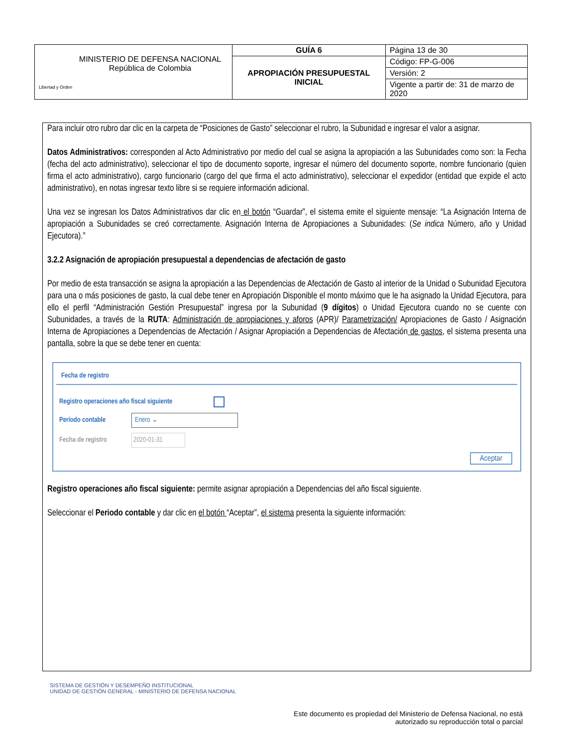| Libertad y Orden MINISTERIO DE DEFENSA NACIONAL República de Colombia | GUÍA 6 | Página 13 de 30 |
| | APROPIACIÓN PRESUPUESTAL INICIAL | Código: FP-G-006 |
| | | Versión: 2 |
| | | Vigente a partir de: 31 de marzo de 2020 |
Para incluir otro rubro dar clic en la carpeta de “Posiciones de Gasto” seleccionar el rubro, la Subunidad e ingresar el valor a asignar.
Datos Administrativos: corresponden al Acto Administrativo por medio del cual se asigna la apropiación a las Subunidades como son: la Fecha (fecha del acto administrativo), seleccionar el tipo de documento soporte, ingresar el número del documento soporte, nombre funcionario (quien firma el acto administrativo), cargo funcionario (cargo del que firma el acto administrativo), seleccionar el expedidor (entidad que expide el acto administrativo), en notas ingresar texto libre si se requiere información adicional.
Una vez se ingresan los Datos Administrativos dar clic en el botón “Guardar”, el sistema emite el siguiente mensaje: “La Asignación Interna de apropiación a Subunidades se creó correctamente. Asignación Interna de Apropiaciones a Subunidades: (Se indica Número, año y Unidad Ejecutora).”
3.2.2 Asignación de apropiación presupuestal a dependencias de afectación de gasto
Por medio de esta transacción se asigna la apropiación a las Dependencias de Afectación de Gasto al interior de la Unidad o Subunidad Ejecutora para una o más posiciones de gasto, la cual debe tener en Apropiación Disponible el monto máximo que le ha asignado la Unidad Ejecutora, para ello el perfil “Administración Gestión Presupuestal” ingresa por la Subunidad (9 dígitos) o Unidad Ejecutora cuando no se cuente con Subunidades, a través de la RUTA: Administración de apropiaciones y aforos (APR)/ Parametrización/ Apropiaciones de Gasto / Asignación Interna de Apropiaciones a Dependencias de Afectación / Asignar Apropiación a Dependencias de Afectación de gastos, el sistema presenta una pantalla, sobre la que se debe tener en cuenta:
Fecha de registro
Registro operaciones año fiscal siguiente
Período contable Enero ⌄
Fecha de registro 2020-01-31
Aceptar
Registro operaciones año fiscal siguiente: permite asignar apropiación a Dependencias del año fiscal siguiente.
Seleccionar el Periodo contable y dar clic en el botón “Aceptar”, el sistema presenta la siguiente información:
SISTEMA DE GESTIÓN Y DESEMPEÑO INSTITUCIONAL
UNIDAD DE GESTIÓN GENERAL - MINISTERIO DE DEFENSA NACIONAL
Este documento es propiedad del Ministerio de Defensa Nacional, no está autorizado su reproducción total o parcial